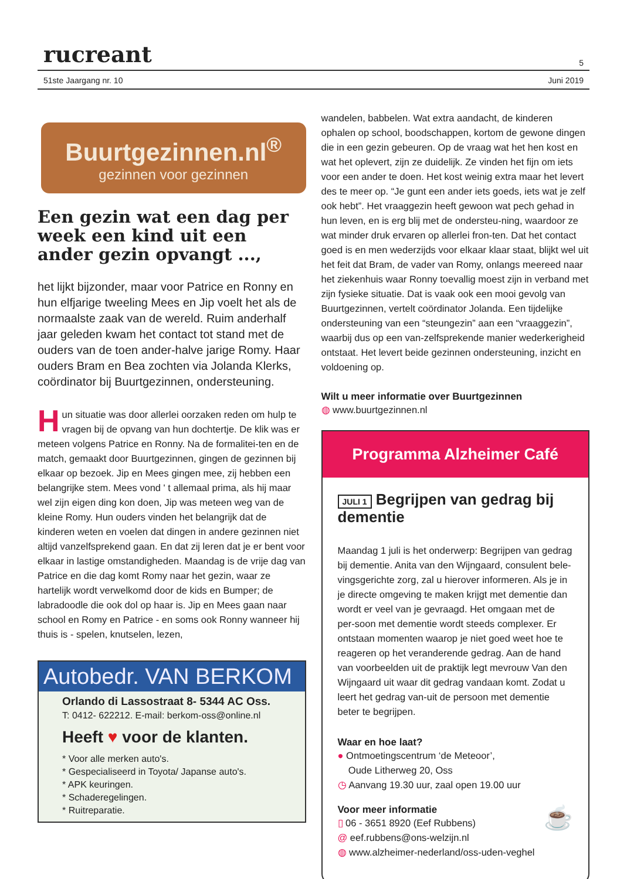rucreant 5
51ste Jaargang nr. 10 Juni 2019
Buurtgezinnen.nl<sup>®</sup>
gezinnen voor gezinnen
Een gezin wat een dag per week een kind uit een ander gezin opvangt ...,
het lijkt bijzonder, maar voor Patrice en Ronny en hun elfjarige tweeling Mees en Jip voelt het als de normaalste zaak van de wereld. Ruim anderhalf jaar geleden kwam het contact tot stand met de ouders van de toen ander-halve jarige Romy. Haar ouders Bram en Bea zochten via Jolanda Klerks, coördinator bij Buurtgezinnen, ondersteuning.
Hun situatie was door allerlei oorzaken reden om hulp te vragen bij de opvang van hun dochtertje. De klik was er meteen volgens Patrice en Ronny. Na de formalitei-ten en de match, gemaakt door Buurtgezinnen, gingen de gezinnen bij elkaar op bezoek. Jip en Mees gingen mee, zij hebben een belangrijke stem. Mees vond ' t allemaal prima, als hij maar wel zijn eigen ding kon doen, Jip was meteen weg van de kleine Romy. Hun ouders vinden het belangrijk dat de kinderen weten en voelen dat dingen in andere gezinnen niet altijd vanzelfsprekend gaan. En dat zij leren dat je er bent voor elkaar in lastige omstandigheden. Maandag is de vrije dag van Patrice en die dag komt Romy naar het gezin, waar ze hartelijk wordt verwelkomd door de kids en Bumper; de labradoodle die ook dol op haar is. Jip en Mees gaan naar school en Romy en Patrice - en soms ook Ronny wanneer hij thuis is - spelen, knutselen, lezen,
Autobedr. VAN BERKOM
Orlando di Lassostraat 8- 5344 AC Oss.
T: 0412- 622212. E-mail: berkom-oss@online.nl
Heeft ♥ voor de klanten.
* Voor alle merken auto's.
* Gespecialiseerd in Toyota/ Japanse auto's.
* APK keuringen.
* Schaderegelingen.
* Ruitreparatie.
wandelen, babbelen. Wat extra aandacht, de kinderen ophalen op school, boodschappen, kortom de gewone dingen die in een gezin gebeuren. Op de vraag wat het hen kost en wat het oplevert, zijn ze duidelijk. Ze vinden het fijn om iets voor een ander te doen. Het kost weinig extra maar het levert des te meer op. “Je gunt een ander iets goeds, iets wat je zelf ook hebt”. Het vraaggezin heeft gewoon wat pech gehad in hun leven, en is erg blij met de ondersteu-ning, waardoor ze wat minder druk ervaren op allerlei fron-ten. Dat het contact goed is en men wederzijds voor elkaar klaar staat, blijkt wel uit het feit dat Bram, de vader van Romy, onlangs meereed naar het ziekenhuis waar Ronny toevallig moest zijn in verband met zijn fysieke situatie. Dat is vaak ook een mooi gevolg van Buurtgezinnen, vertelt coördinator Jolanda. Een tijdelijke ondersteuning van een “steungezin” aan een “vraaggezin”, waarbij dus op een van-zelfsprekende manier wederkerigheid ontstaat. Het levert beide gezinnen ondersteuning, inzicht en voldoening op.
Wilt u meer informatie over Buurtgezinnen
◍ www.buurtgezinnen.nl
Programma Alzheimer Café
JULI 1 Begrijpen van gedrag bij dementie
Maandag 1 juli is het onderwerp: Begrijpen van gedrag bij dementie. Anita van den Wijngaard, consulent bele-vingsgerichte zorg, zal u hierover informeren. Als je in je directe omgeving te maken krijgt met dementie dan wordt er veel van je gevraagd. Het omgaan met de per-soon met dementie wordt steeds complexer. Er ontstaan momenten waarop je niet goed weet hoe te reageren op het veranderende gedrag. Aan de hand van voorbeelden uit de praktijk legt mevrouw Van den Wijngaard uit waar dit gedrag vandaan komt. Zodat u leert het gedrag van-uit de persoon met dementie beter te begrijpen.
Waar en hoe laat?
● Ontmoetingscentrum ‘de Meteoor’,
Oude Litherweg 20, Oss
◷ Aanvang 19.30 uur, zaal open 19.00 uur
Voor meer informatie ☕
▯ 06 - 3651 8920 (Eef Rubbens)
@ eef.rubbens@ons-welzijn.nl
◍ www.alzheimer-nederland/oss-uden-veghel